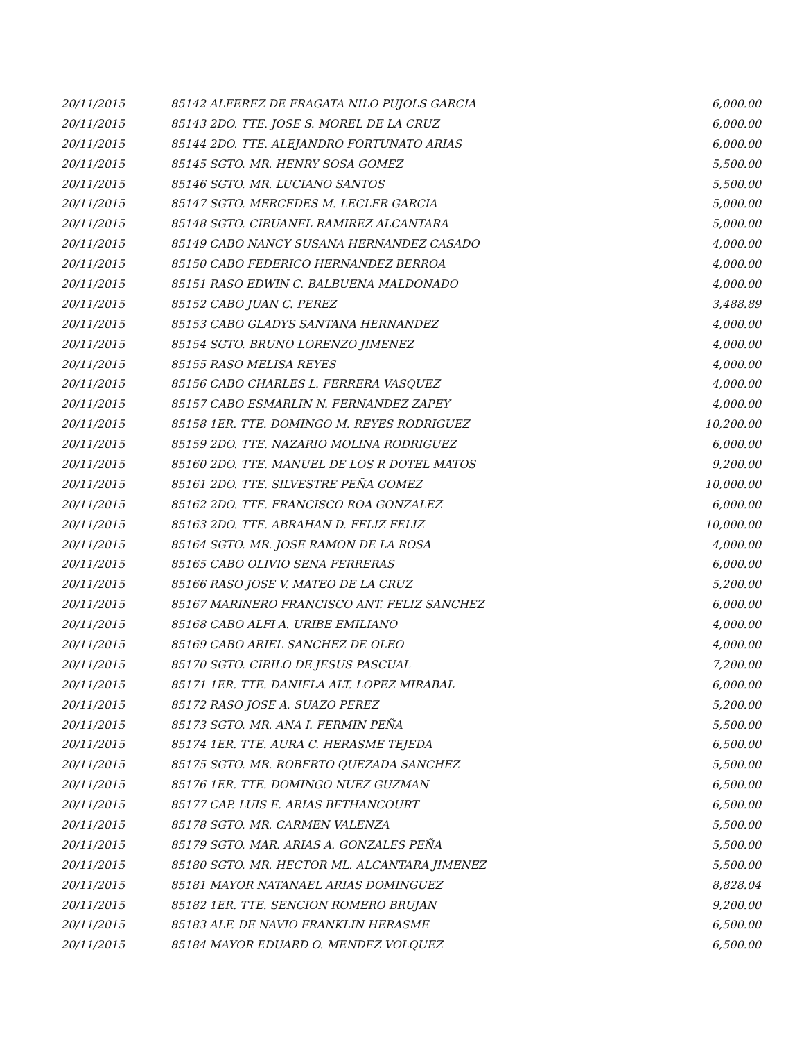| 20/11/2015 | 85142 ALFEREZ DE FRAGATA NILO PUJOLS GARCIA | 6,000.00 |
| 20/11/2015 | 85143 2DO. TTE. JOSE S. MOREL DE LA CRUZ | 6,000.00 |
| 20/11/2015 | 85144 2DO. TTE. ALEJANDRO FORTUNATO ARIAS | 6,000.00 |
| 20/11/2015 | 85145 SGTO. MR. HENRY SOSA GOMEZ | 5,500.00 |
| 20/11/2015 | 85146 SGTO. MR. LUCIANO SANTOS | 5,500.00 |
| 20/11/2015 | 85147 SGTO. MERCEDES M. LECLER GARCIA | 5,000.00 |
| 20/11/2015 | 85148 SGTO. CIRUANEL RAMIREZ ALCANTARA | 5,000.00 |
| 20/11/2015 | 85149 CABO NANCY SUSANA HERNANDEZ CASADO | 4,000.00 |
| 20/11/2015 | 85150 CABO FEDERICO HERNANDEZ BERROA | 4,000.00 |
| 20/11/2015 | 85151 RASO EDWIN C. BALBUENA MALDONADO | 4,000.00 |
| 20/11/2015 | 85152 CABO JUAN C. PEREZ | 3,488.89 |
| 20/11/2015 | 85153 CABO GLADYS SANTANA HERNANDEZ | 4,000.00 |
| 20/11/2015 | 85154 SGTO. BRUNO LORENZO JIMENEZ | 4,000.00 |
| 20/11/2015 | 85155 RASO MELISA REYES | 4,000.00 |
| 20/11/2015 | 85156 CABO CHARLES L. FERRERA VASQUEZ | 4,000.00 |
| 20/11/2015 | 85157 CABO ESMARLIN N. FERNANDEZ ZAPEY | 4,000.00 |
| 20/11/2015 | 85158 1ER. TTE. DOMINGO M. REYES RODRIGUEZ | 10,200.00 |
| 20/11/2015 | 85159 2DO. TTE. NAZARIO MOLINA RODRIGUEZ | 6,000.00 |
| 20/11/2015 | 85160 2DO. TTE. MANUEL DE LOS R DOTEL MATOS | 9,200.00 |
| 20/11/2015 | 85161 2DO. TTE. SILVESTRE PEÑA GOMEZ | 10,000.00 |
| 20/11/2015 | 85162 2DO. TTE. FRANCISCO ROA GONZALEZ | 6,000.00 |
| 20/11/2015 | 85163 2DO. TTE. ABRAHAN D. FELIZ FELIZ | 10,000.00 |
| 20/11/2015 | 85164 SGTO. MR. JOSE RAMON DE LA ROSA | 4,000.00 |
| 20/11/2015 | 85165 CABO OLIVIO SENA FERRERAS | 6,000.00 |
| 20/11/2015 | 85166 RASO JOSE V. MATEO DE LA CRUZ | 5,200.00 |
| 20/11/2015 | 85167 MARINERO FRANCISCO ANT. FELIZ SANCHEZ | 6,000.00 |
| 20/11/2015 | 85168 CABO ALFI A. URIBE EMILIANO | 4,000.00 |
| 20/11/2015 | 85169 CABO ARIEL SANCHEZ DE OLEO | 4,000.00 |
| 20/11/2015 | 85170 SGTO. CIRILO DE JESUS PASCUAL | 7,200.00 |
| 20/11/2015 | 85171 1ER. TTE. DANIELA ALT. LOPEZ MIRABAL | 6,000.00 |
| 20/11/2015 | 85172 RASO JOSE A. SUAZO PEREZ | 5,200.00 |
| 20/11/2015 | 85173 SGTO. MR. ANA I. FERMIN PEÑA | 5,500.00 |
| 20/11/2015 | 85174 1ER. TTE. AURA C. HERASME TEJEDA | 6,500.00 |
| 20/11/2015 | 85175 SGTO. MR. ROBERTO QUEZADA SANCHEZ | 5,500.00 |
| 20/11/2015 | 85176 1ER. TTE. DOMINGO NUEZ GUZMAN | 6,500.00 |
| 20/11/2015 | 85177 CAP. LUIS E. ARIAS BETHANCOURT | 6,500.00 |
| 20/11/2015 | 85178 SGTO. MR. CARMEN VALENZA | 5,500.00 |
| 20/11/2015 | 85179 SGTO. MAR. ARIAS A. GONZALES PEÑA | 5,500.00 |
| 20/11/2015 | 85180 SGTO. MR. HECTOR ML. ALCANTARA JIMENEZ | 5,500.00 |
| 20/11/2015 | 85181 MAYOR NATANAEL ARIAS DOMINGUEZ | 8,828.04 |
| 20/11/2015 | 85182 1ER. TTE. SENCION ROMERO BRUJAN | 9,200.00 |
| 20/11/2015 | 85183 ALF. DE NAVIO FRANKLIN HERASME | 6,500.00 |
| 20/11/2015 | 85184 MAYOR EDUARD O. MENDEZ VOLQUEZ | 6,500.00 |